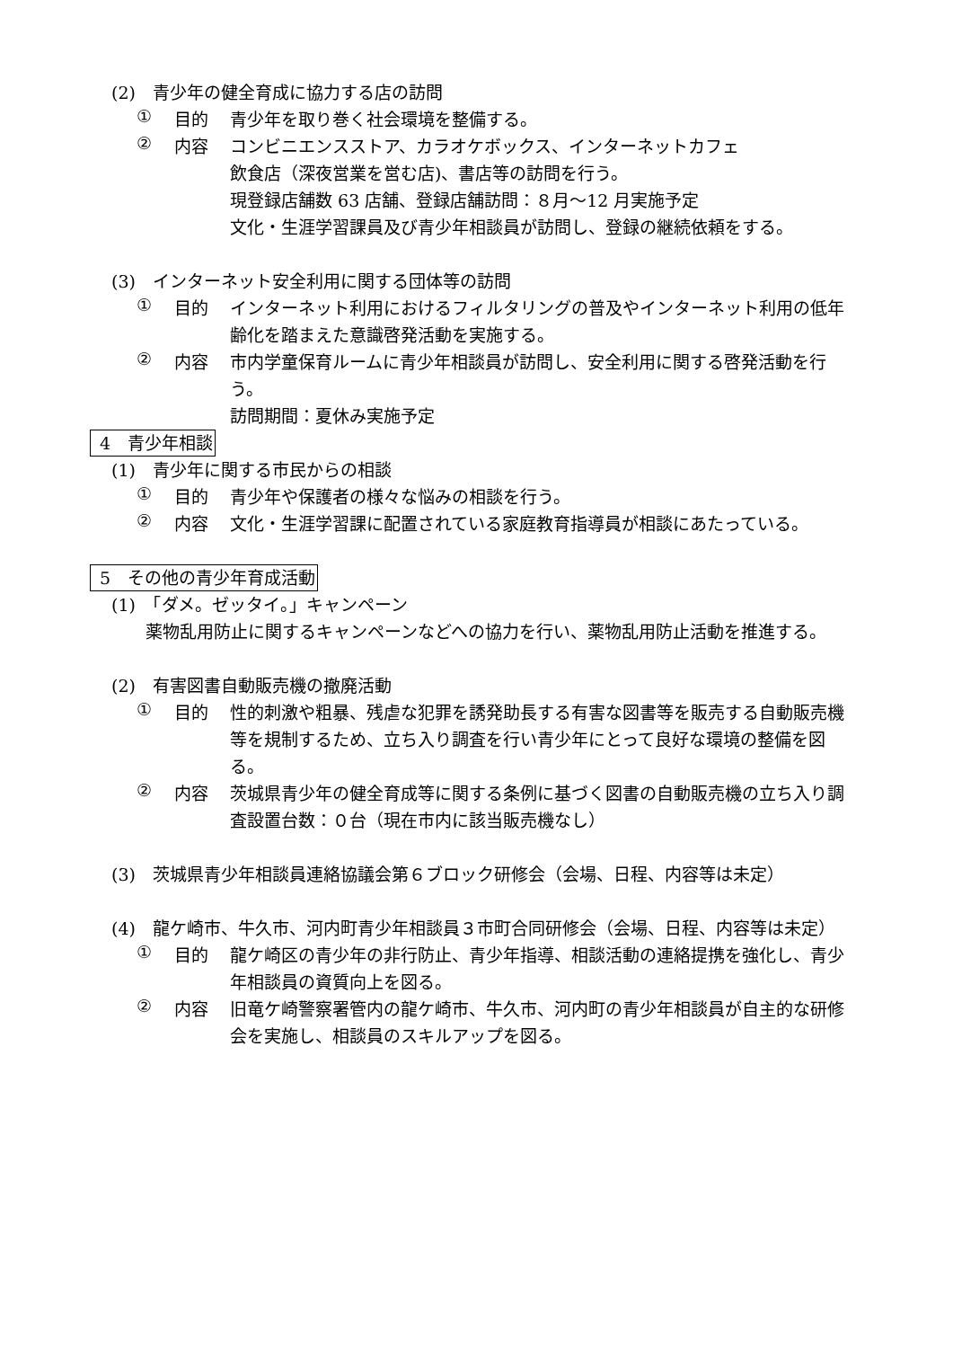(2)　青少年の健全育成に協力する店の訪問
① 目的
青少年を取り巻く社会環境を整備する。
② 内容
コンビニエンスストア、カラオケボックス、インターネットカフェ
飲食店（深夜営業を営む店)、書店等の訪問を行う。
現登録店舗数 63 店舗、登録店舗訪問：８月～12 月実施予定
文化・生涯学習課員及び青少年相談員が訪問し、登録の継続依頼をする。
(3)　インターネット安全利用に関する団体等の訪問
① 目的
インターネット利用におけるフィルタリングの普及やインターネット利用の低年齢化を踏まえた意識啓発活動を実施する。
② 内容
市内学童保育ルームに青少年相談員が訪問し、安全利用に関する啓発活動を行う。
訪問期間：夏休み実施予定
4　青少年相談
(1)　青少年に関する市民からの相談
① 目的
青少年や保護者の様々な悩みの相談を行う。
② 内容
文化・生涯学習課に配置されている家庭教育指導員が相談にあたっている。
5　その他の青少年育成活動
(1)　「ダメ。ゼッタイ。」キャンペーン
薬物乱用防止に関するキャンペーンなどへの協力を行い、薬物乱用防止活動を推進する。
(2)　有害図書自動販売機の撤廃活動
① 目的
性的刺激や粗暴、残虐な犯罪を誘発助長する有害な図書等を販売する自動販売機等を規制するため、立ち入り調査を行い青少年にとって良好な環境の整備を図る。
② 内容
茨城県青少年の健全育成等に関する条例に基づく図書の自動販売機の立ち入り調査設置台数：０台（現在市内に該当販売機なし）
(3)　茨城県青少年相談員連絡協議会第６ブロック研修会（会場、日程、内容等は未定）
(4)　龍ケ崎市、牛久市、河内町青少年相談員３市町合同研修会（会場、日程、内容等は未定）
① 目的
龍ケ崎区の青少年の非行防止、青少年指導、相談活動の連絡提携を強化し、青少年相談員の資質向上を図る。
② 内容
旧竜ケ崎警察署管内の龍ケ崎市、牛久市、河内町の青少年相談員が自主的な研修会を実施し、相談員のスキルアップを図る。